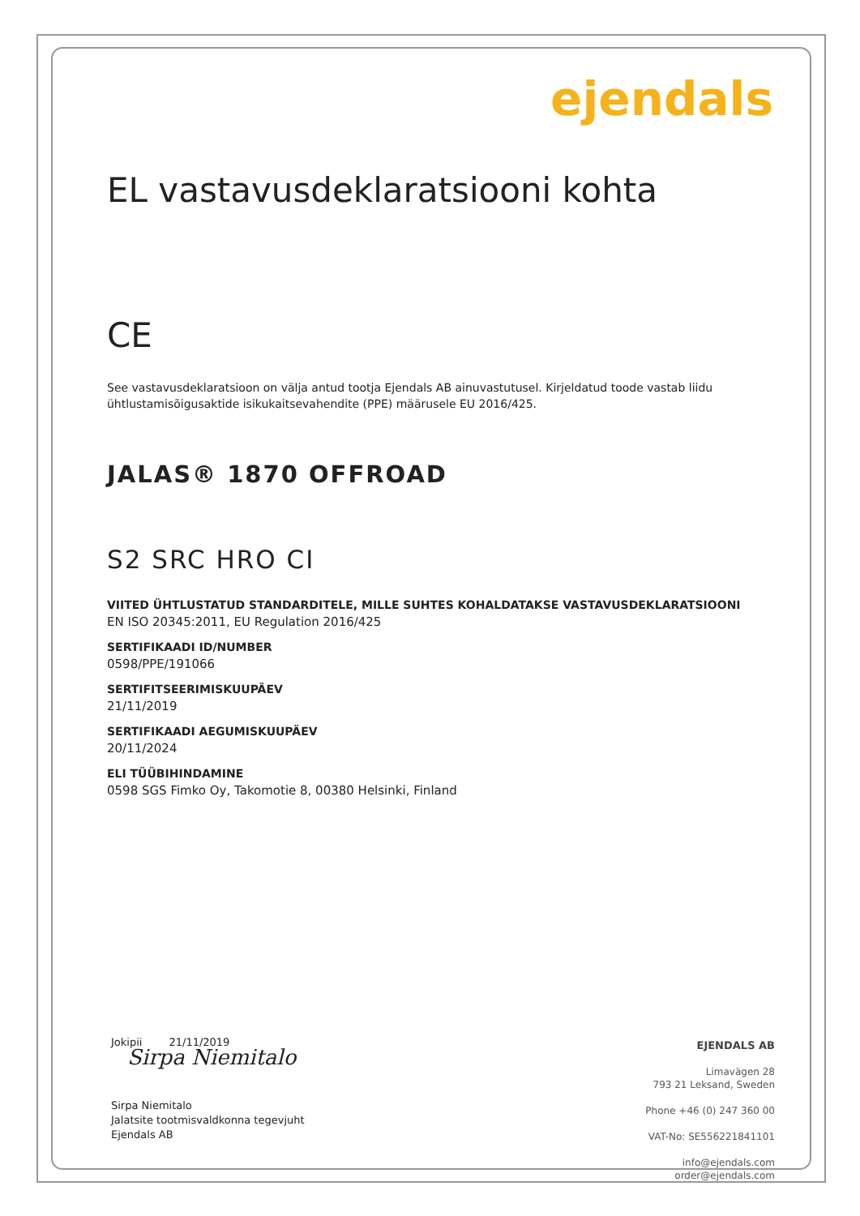ejendals
EL vastavusdeklaratsiooni kohta
CE
See vastavusdeklaratsioon on välja antud tootja Ejendals AB ainuvastutusel. Kirjeldatud toode vastab liidu ühtlustamisõigusaktide isikukaitsevahendite (PPE) määrusele EU 2016/425.
JALAS® 1870 OFFROAD
S2 SRC HRO CI
VIITED ÜHTLUSTATUD STANDARDITELE, MILLE SUHTES KOHALDATAKSE VASTAVUSDEKLARATSIOONI
EN ISO 20345:2011, EU Regulation 2016/425
SERTIFIKAADI ID/NUMBER
0598/PPE/191066
SERTIFITSEERIMISKUUPÄEV
21/11/2019
SERTIFIKAADI AEGUMISKUUPÄEV
20/11/2024
ELI TÜÜBIHINDAMINE
0598 SGS Fimko Oy, Takomotie 8, 00380 Helsinki, Finland
Jokipii 21/11/2019
Sirpa Niemitalo
Sirpa Niemitalo
Jalatsite tootmisvaldkonna tegevjuht
Ejendals AB
EJENDALS AB
Limavägen 28
793 21 Leksand, Sweden
Phone +46 (0) 247 360 00
VAT-No: SE556221841101
info@ejendals.com
order@ejendals.com